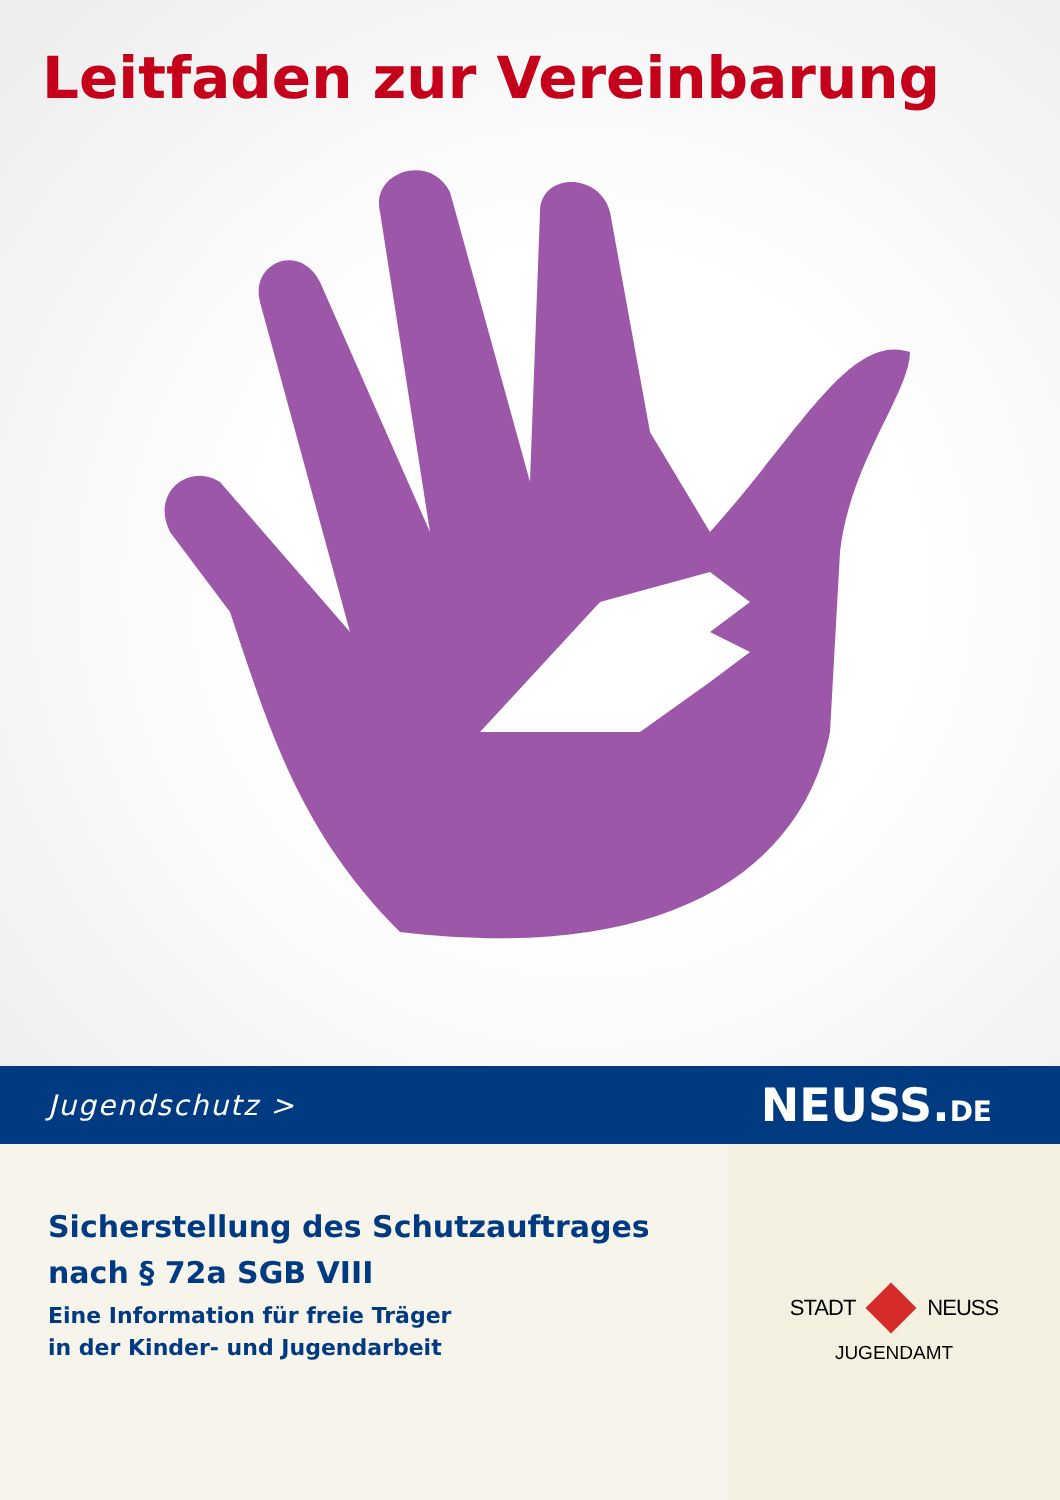Leitfaden zur Vereinbarung
Jugendschutz > NEUSS.DE
Sicherstellung des Schutzauftrages
nach § 72a SGB VIII
Eine Information für freie Träger
in der Kinder- und Jugendarbeit
STADT NEUSS
JUGENDAMT